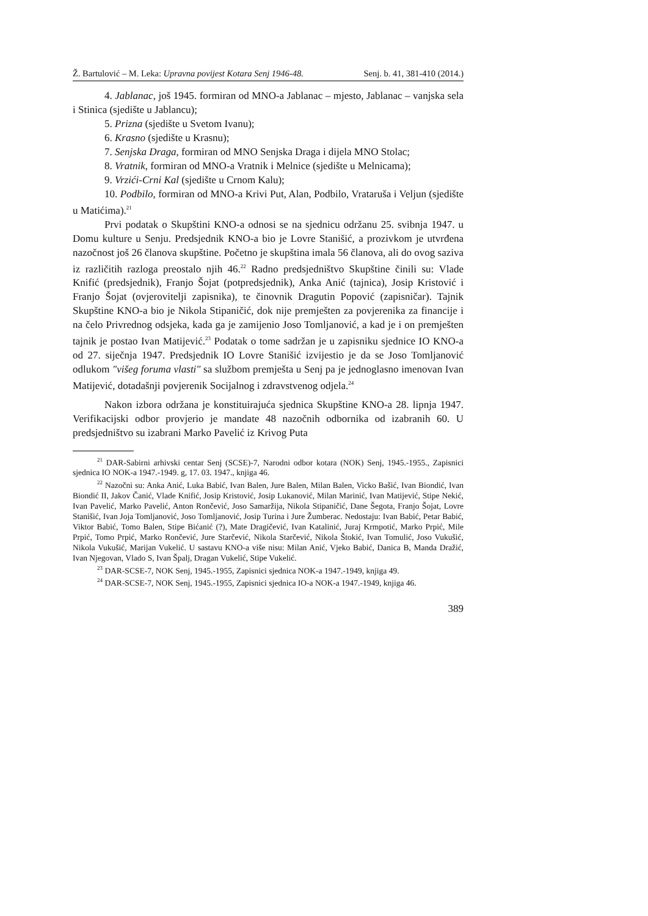Ž. Bartulović – M. Leka: Upravna povijest Kotara Senj 1946-48. Senj. b. 41, 381-410 (2014.)
4. Jablanac, još 1945. formiran od MNO-a Jablanac – mjesto, Jablanac – vanjska sela i Stinica (sjedište u Jablancu);
5. Prizna (sjedište u Svetom Ivanu);
6. Krasno (sjedište u Krasnu);
7. Senjska Draga, formiran od MNO Senjska Draga i dijela MNO Stolac;
8. Vratnik, formiran od MNO-a Vratnik i Melnice (sjedište u Melnicama);
9. Vrzići-Crni Kal (sjedište u Crnom Kalu);
10. Podbilo, formiran od MNO-a Krivi Put, Alan, Podbilo, Vrataruša i Veljun (sjedište u Matićima).<sup>21</sup>
Prvi podatak o Skupštini KNO-a odnosi se na sjednicu održanu 25. svibnja 1947. u Domu kulture u Senju. Predsjednik KNO-a bio je Lovre Stanišić, a prozivkom je utvrđena nazočnost još 26 članova skupštine. Početno je skupština imala 56 članova, ali do ovog saziva iz različitih razloga preostalo njih 46.<sup>22</sup> Radno predsjedništvo Skupštine činili su: Vlade Knifić (predsjednik), Franjo Šojat (potpredsjednik), Anka Anić (tajnica), Josip Kristović i Franjo Šojat (ovjerovitelji zapisnika), te činovnik Dragutin Popović (zapisničar). Tajnik Skupštine KNO-a bio je Nikola Stipaničić, dok nije premješten za povjerenika za financije i na čelo Privrednog odsjeka, kada ga je zamijenio Joso Tomljanović, a kad je i on premješten tajnik je postao Ivan Matijević.<sup>23</sup> Podatak o tome sadržan je u zapisniku sjednice IO KNO-a od 27. siječnja 1947. Predsjednik IO Lovre Stanišić izvijestio je da se Joso Tomljanović odlukom "višeg foruma vlasti" sa službom premješta u Senj pa je jednoglasno imenovan Ivan Matijević, dotadašnji povjerenik Socijalnog i zdravstvenog odjela.<sup>24</sup>
Nakon izbora održana je konstituirajuća sjednica Skupštine KNO-a 28. lipnja 1947. Verifikacijski odbor provjerio je mandate 48 nazočnih odbornika od izabranih 60. U predsjedništvo su izabrani Marko Pavelić iz Krivog Puta
<sup>21</sup> DAR-Sabirni arhivski centar Senj (SCSE)-7, Narodni odbor kotara (NOK) Senj, 1945.-1955., Zapisnici sjednica IO NOK-a 1947.-1949. g, 17. 03. 1947., knjiga 46.
<sup>22</sup> Nazočni su: Anka Anić, Luka Babić, Ivan Balen, Jure Balen, Milan Balen, Vicko Bašić, Ivan Biondić, Ivan Biondić II, Jakov Čanić, Vlade Knifić, Josip Kristović, Josip Lukanović, Milan Marinić, Ivan Matijević, Stipe Nekić, Ivan Pavelić, Marko Pavelić, Anton Rončević, Joso Samaržija, Nikola Stipaničić, Dane Šegota, Franjo Šojat, Lovre Stanišić, Ivan Joja Tomljanović, Joso Tomljanović, Josip Turina i Jure Žumberac. Nedostaju: Ivan Babić, Petar Babić, Viktor Babić, Tomo Balen, Stipe Bićanić (?), Mate Dragičević, Ivan Katalinić, Juraj Krmpotić, Marko Prpić, Mile Prpić, Tomo Prpić, Marko Rončević, Jure Starčević, Nikola Starčević, Nikola Štokić, Ivan Tomulić, Joso Vukušić, Nikola Vukušić, Marijan Vukelić. U sastavu KNO-a više nisu: Milan Anić, Vjeko Babić, Danica B, Manda Dražić, Ivan Njegovan, Vlado S, Ivan Špalj, Dragan Vukelić, Stipe Vukelić.
<sup>23</sup> DAR-SCSE-7, NOK Senj, 1945.-1955, Zapisnici sjednica NOK-a 1947.-1949, knjiga 49.
<sup>24</sup> DAR-SCSE-7, NOK Senj, 1945.-1955, Zapisnici sjednica IO-a NOK-a 1947.-1949, knjiga 46.
389